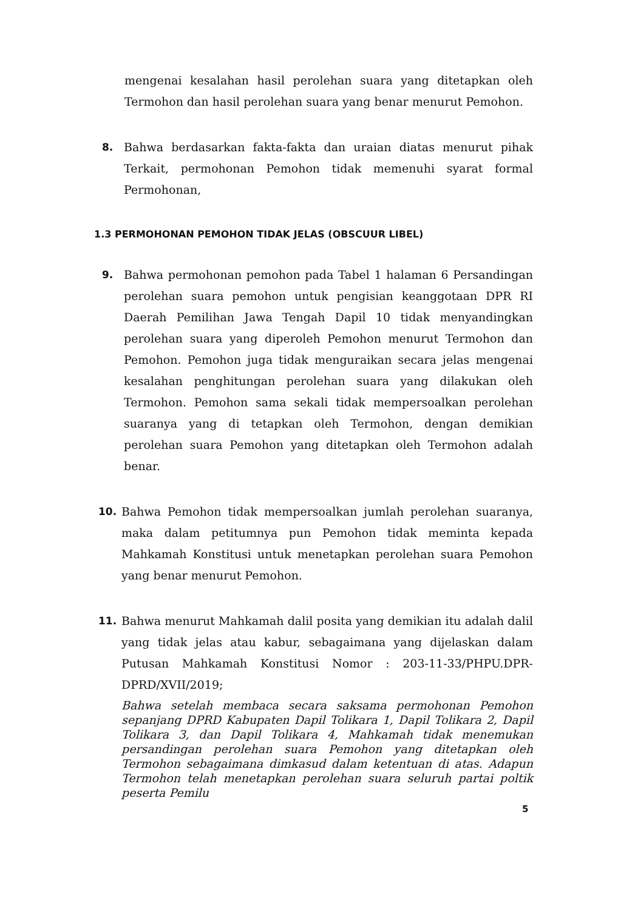mengenai kesalahan hasil perolehan suara yang ditetapkan oleh Termohon dan hasil perolehan suara yang benar menurut Pemohon.
8. Bahwa berdasarkan fakta-fakta dan uraian diatas menurut pihak Terkait, permohonan Pemohon tidak memenuhi syarat formal Permohonan,
1.3 PERMOHONAN PEMOHON TIDAK JELAS (OBSCUUR LIBEL)
9. Bahwa permohonan pemohon pada Tabel 1 halaman 6 Persandingan perolehan suara pemohon untuk pengisian keanggotaan DPR RI Daerah Pemilihan Jawa Tengah Dapil 10 tidak menyandingkan perolehan suara yang diperoleh Pemohon menurut Termohon dan Pemohon. Pemohon juga tidak menguraikan secara jelas mengenai kesalahan penghitungan perolehan suara yang dilakukan oleh Termohon. Pemohon sama sekali tidak mempersoalkan perolehan suaranya yang di tetapkan oleh Termohon, dengan demikian perolehan suara Pemohon yang ditetapkan oleh Termohon adalah benar.
10. Bahwa Pemohon tidak mempersoalkan jumlah perolehan suaranya, maka dalam petitumnya pun Pemohon tidak meminta kepada Mahkamah Konstitusi untuk menetapkan perolehan suara Pemohon yang benar menurut Pemohon.
11. Bahwa menurut Mahkamah dalil posita yang demikian itu adalah dalil yang tidak jelas atau kabur, sebagaimana yang dijelaskan dalam Putusan Mahkamah Konstitusi Nomor : 203-11-33/PHPU.DPR-DPRD/XVII/2019;
Bahwa setelah membaca secara saksama permohonan Pemohon sepanjang DPRD Kabupaten Dapil Tolikara 1, Dapil Tolikara 2, Dapil Tolikara 3, dan Dapil Tolikara 4, Mahkamah tidak menemukan persandingan perolehan suara Pemohon yang ditetapkan oleh Termohon sebagaimana dimkasud dalam ketentuan di atas. Adapun Termohon telah menetapkan perolehan suara seluruh partai poltik peserta Pemilu
5